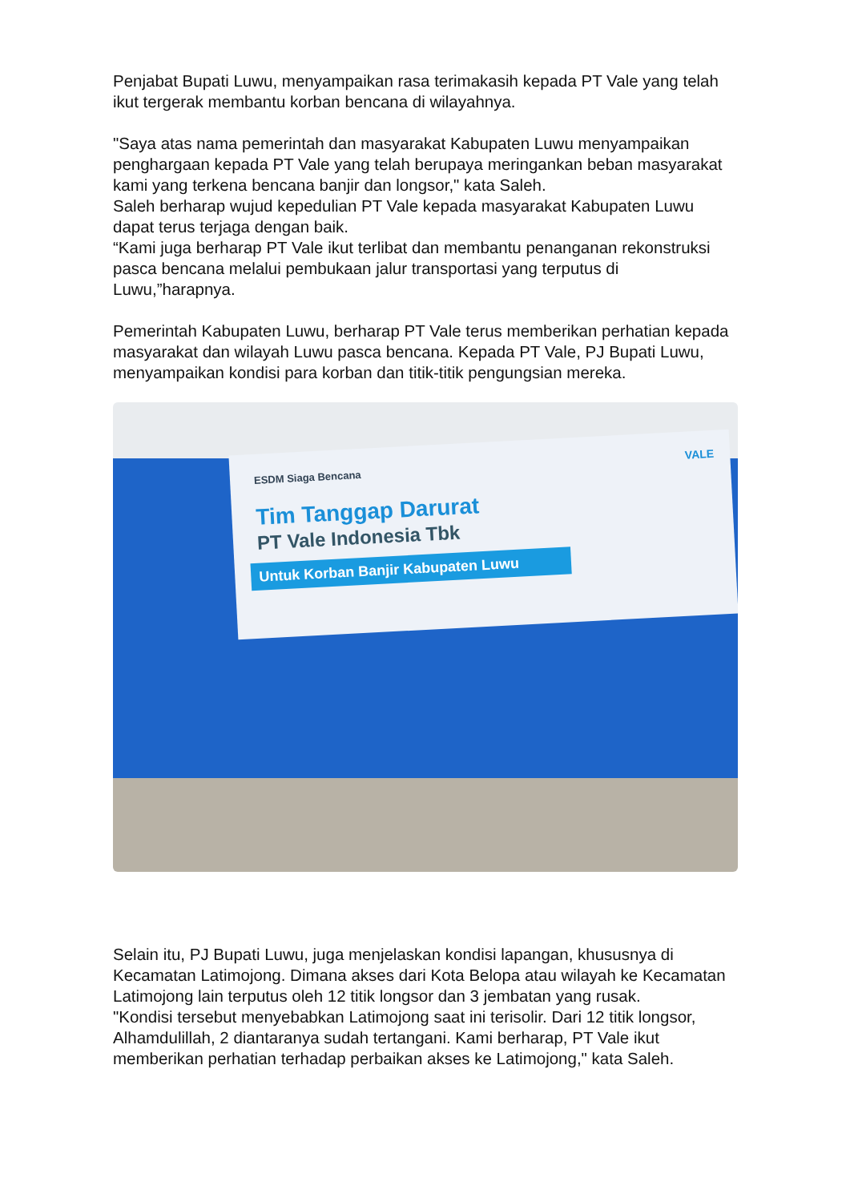Penjabat Bupati Luwu, menyampaikan rasa terimakasih kepada PT Vale yang telah ikut tergerak membantu korban bencana di wilayahnya.
"Saya atas nama pemerintah dan masyarakat Kabupaten Luwu menyampaikan penghargaan kepada PT Vale yang telah berupaya meringankan beban masyarakat kami yang terkena bencana banjir dan longsor," kata Saleh.
Saleh berharap wujud kepedulian PT Vale kepada masyarakat Kabupaten Luwu dapat terus terjaga dengan baik.
“Kami juga berharap PT Vale ikut terlibat dan membantu penanganan rekonstruksi pasca bencana melalui pembukaan jalur transportasi yang terputus di Luwu,”harapnya.
Pemerintah Kabupaten Luwu, berharap PT Vale terus memberikan perhatian kepada masyarakat dan wilayah Luwu pasca bencana. Kepada PT Vale, PJ Bupati Luwu, menyampaikan kondisi para korban dan titik-titik pengungsian mereka.
ESDM Siaga Bencana
Tim Tanggap Darurat
PT Vale Indonesia Tbk
Untuk Korban Banjir Kabupaten Luwu
VALE
Selain itu, PJ Bupati Luwu, juga menjelaskan kondisi lapangan, khususnya di Kecamatan Latimojong. Dimana akses dari Kota Belopa atau wilayah ke Kecamatan Latimojong lain terputus oleh 12 titik longsor dan 3 jembatan yang rusak.
"Kondisi tersebut menyebabkan Latimojong saat ini terisolir. Dari 12 titik longsor, Alhamdulillah, 2 diantaranya sudah tertangani. Kami berharap, PT Vale ikut memberikan perhatian terhadap perbaikan akses ke Latimojong," kata Saleh.